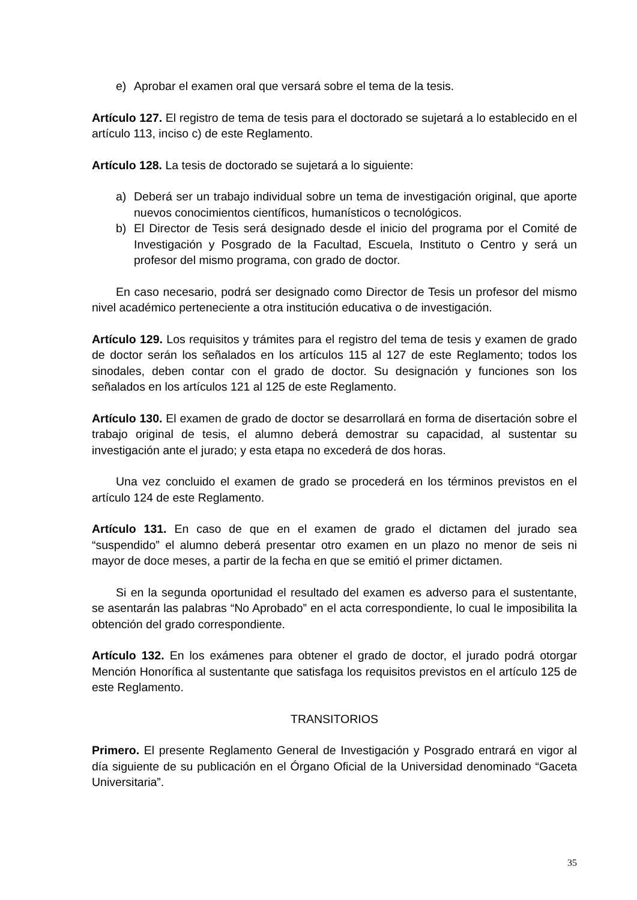e) Aprobar el examen oral que versará sobre el tema de la tesis.
Artículo 127. El registro de tema de tesis para el doctorado se sujetará a lo establecido en el artículo 113, inciso c) de este Reglamento.
Artículo 128. La tesis de doctorado se sujetará a lo siguiente:
a) Deberá ser un trabajo individual sobre un tema de investigación original, que aporte nuevos conocimientos científicos, humanísticos o tecnológicos.
b) El Director de Tesis será designado desde el inicio del programa por el Comité de Investigación y Posgrado de la Facultad, Escuela, Instituto o Centro y será un profesor del mismo programa, con grado de doctor.
En caso necesario, podrá ser designado como Director de Tesis un profesor del mismo nivel académico perteneciente a otra institución educativa o de investigación.
Artículo 129. Los requisitos y trámites para el registro del tema de tesis y examen de grado de doctor serán los señalados en los artículos 115 al 127 de este Reglamento; todos los sinodales, deben contar con el grado de doctor. Su designación y funciones son los señalados en los artículos 121 al 125 de este Reglamento.
Artículo 130. El examen de grado de doctor se desarrollará en forma de disertación sobre el trabajo original de tesis, el alumno deberá demostrar su capacidad, al sustentar su investigación ante el jurado; y esta etapa no excederá de dos horas.
Una vez concluido el examen de grado se procederá en los términos previstos en el artículo 124 de este Reglamento.
Artículo 131. En caso de que en el examen de grado el dictamen del jurado sea “suspendido” el alumno deberá presentar otro examen en un plazo no menor de seis ni mayor de doce meses, a partir de la fecha en que se emitió el primer dictamen.
Si en la segunda oportunidad el resultado del examen es adverso para el sustentante, se asentarán las palabras “No Aprobado” en el acta correspondiente, lo cual le imposibilita la obtención del grado correspondiente.
Artículo 132. En los exámenes para obtener el grado de doctor, el jurado podrá otorgar Mención Honorífica al sustentante que satisfaga los requisitos previstos en el artículo 125 de este Reglamento.
TRANSITORIOS
Primero. El presente Reglamento General de Investigación y Posgrado entrará en vigor al día siguiente de su publicación en el Órgano Oficial de la Universidad denominado “Gaceta Universitaria”.
35